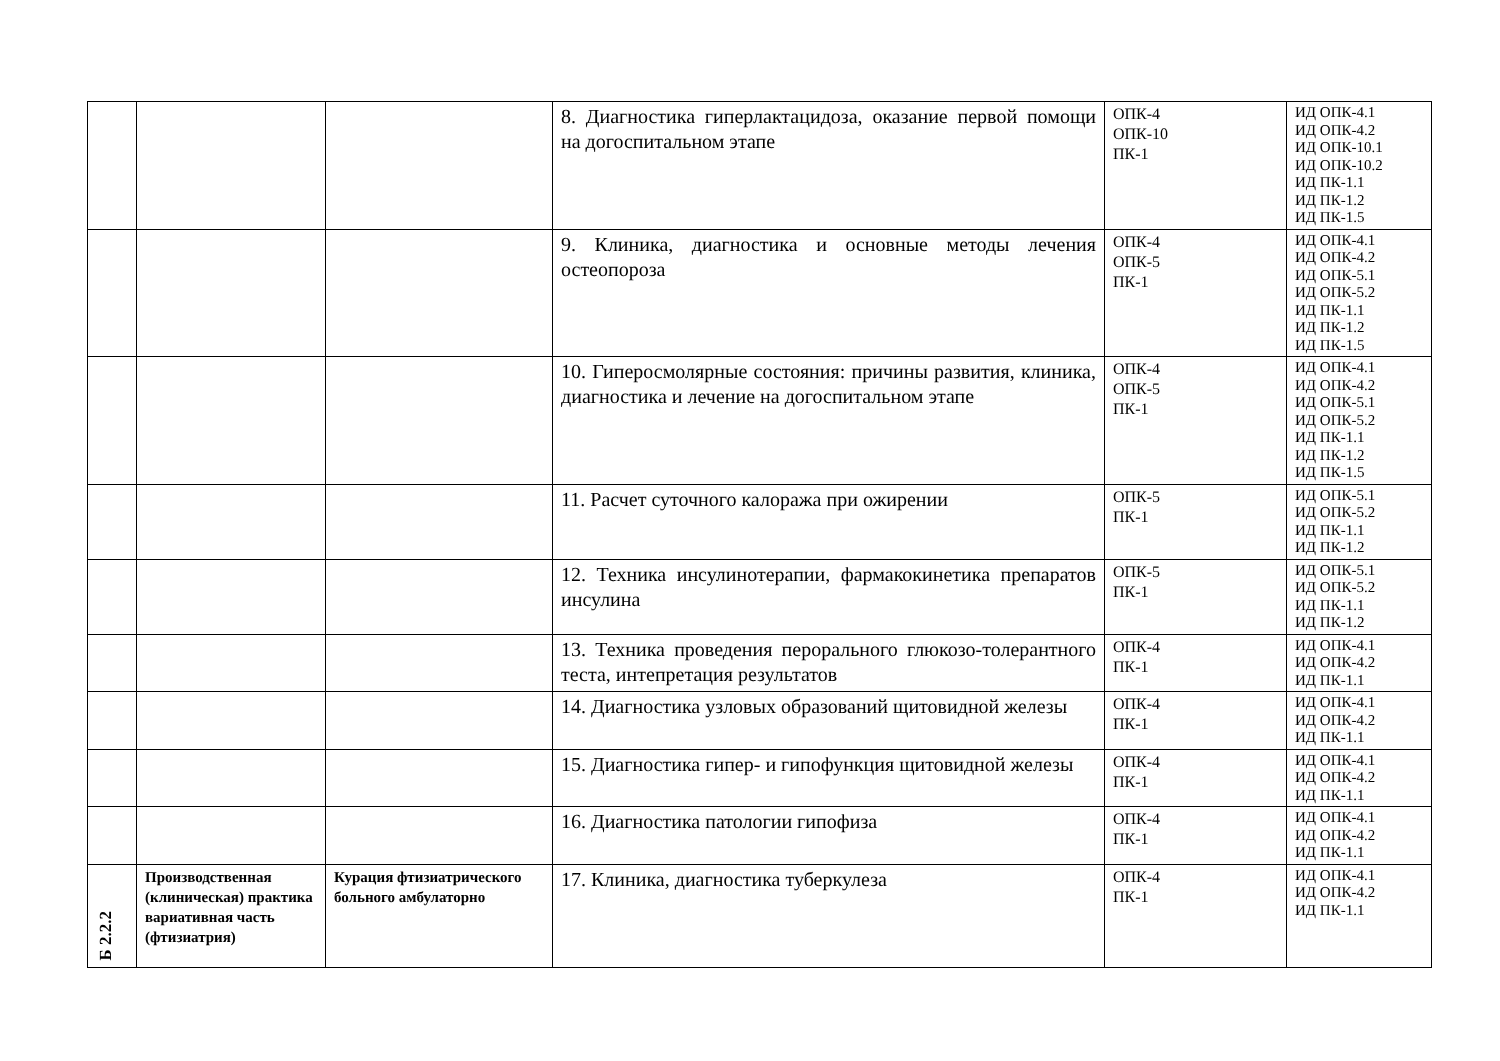| | | | 8. Диагностика гиперлактацидоза, оказание первой помощи на догоспитальном этапе | ОПК-4 ОПК-10 ПК-1 | ИД ОПК-4.1 ИД ОПК-4.2 ИД ОПК-10.1 ИД ОПК-10.2 ИД ПК-1.1 ИД ПК-1.2 ИД ПК-1.5 |
| | | | 9. Клиника, диагностика и основные методы лечения остеопороза | ОПК-4 ОПК-5 ПК-1 | ИД ОПК-4.1 ИД ОПК-4.2 ИД ОПК-5.1 ИД ОПК-5.2 ИД ПК-1.1 ИД ПК-1.2 ИД ПК-1.5 |
| | | | 10. Гиперосмолярные состояния: причины развития, клиника, диагностика и лечение на догоспитальном этапе | ОПК-4 ОПК-5 ПК-1 | ИД ОПК-4.1 ИД ОПК-4.2 ИД ОПК-5.1 ИД ОПК-5.2 ИД ПК-1.1 ИД ПК-1.2 ИД ПК-1.5 |
| | | | 11. Расчет суточного калоража при ожирении | ОПК-5 ПК-1 | ИД ОПК-5.1 ИД ОПК-5.2 ИД ПК-1.1 ИД ПК-1.2 |
| | | | 12. Техника инсулинотерапии, фармакокинетика препаратов инсулина | ОПК-5 ПК-1 | ИД ОПК-5.1 ИД ОПК-5.2 ИД ПК-1.1 ИД ПК-1.2 |
| | | | 13. Техника проведения перорального глюкозо-толерантного теста, интепретация результатов | ОПК-4 ПК-1 | ИД ОПК-4.1 ИД ОПК-4.2 ИД ПК-1.1 |
| | | | 14. Диагностика узловых образований щитовидной железы | ОПК-4 ПК-1 | ИД ОПК-4.1 ИД ОПК-4.2 ИД ПК-1.1 |
| | | | 15. Диагностика гипер- и гипофункция щитовидной железы | ОПК-4 ПК-1 | ИД ОПК-4.1 ИД ОПК-4.2 ИД ПК-1.1 |
| | | | 16. Диагностика патологии гипофиза | ОПК-4 ПК-1 | ИД ОПК-4.1 ИД ОПК-4.2 ИД ПК-1.1 |
| Б 2.2.2 | Производственная (клиническая) практика вариативная часть (фтизиатрия) | Курация фтизиатрического больного амбулаторно | 17. Клиника, диагностика туберкулеза | ОПК-4 ПК-1 | ИД ОПК-4.1 ИД ОПК-4.2 ИД ПК-1.1 |